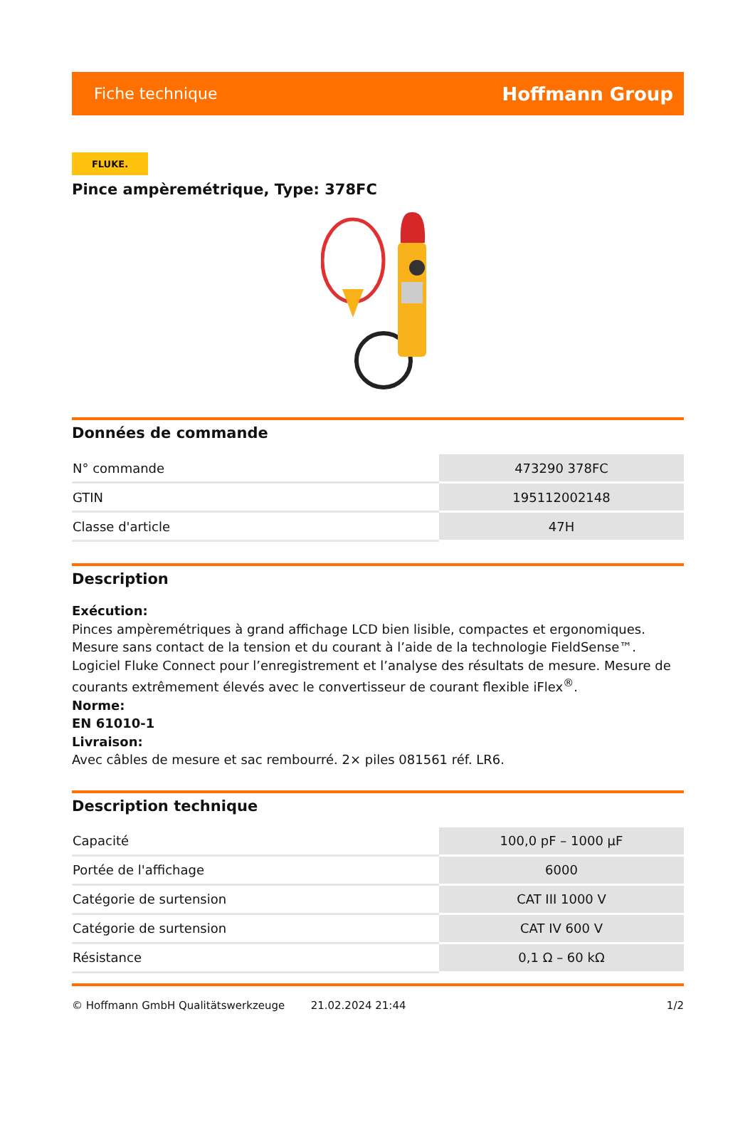Fiche technique Hoffmann Group
FLUKE.
Pince ampèremétrique, Type: 378FC
Données de commande
| N° commande | 473290 378FC |
| GTIN | 195112002148 |
| Classe d'article | 47H |
Description
Exécution:
Pinces ampèremétriques à grand affichage LCD bien lisible, compactes et ergonomiques. Mesure sans contact de la tension et du courant à l’aide de la technologie FieldSense™. Logiciel Fluke Connect pour l’enregistrement et l’analyse des résultats de mesure. Mesure de courants extrêmement élevés avec le convertisseur de courant flexible iFlex<sup>®</sup>.
Norme:
EN 61010-1
Livraison:
Avec câbles de mesure et sac rembourré. 2× piles 081561 réf. LR6.
Description technique
| Capacité | 100,0 pF – 1000 µF |
| Portée de l'affichage | 6000 |
| Catégorie de surtension | CAT III 1000 V |
| Catégorie de surtension | CAT IV 600 V |
| Résistance | 0,1 Ω – 60 kΩ |
© Hoffmann GmbH Qualitätswerkzeuge 21.02.2024 21:44 1/2